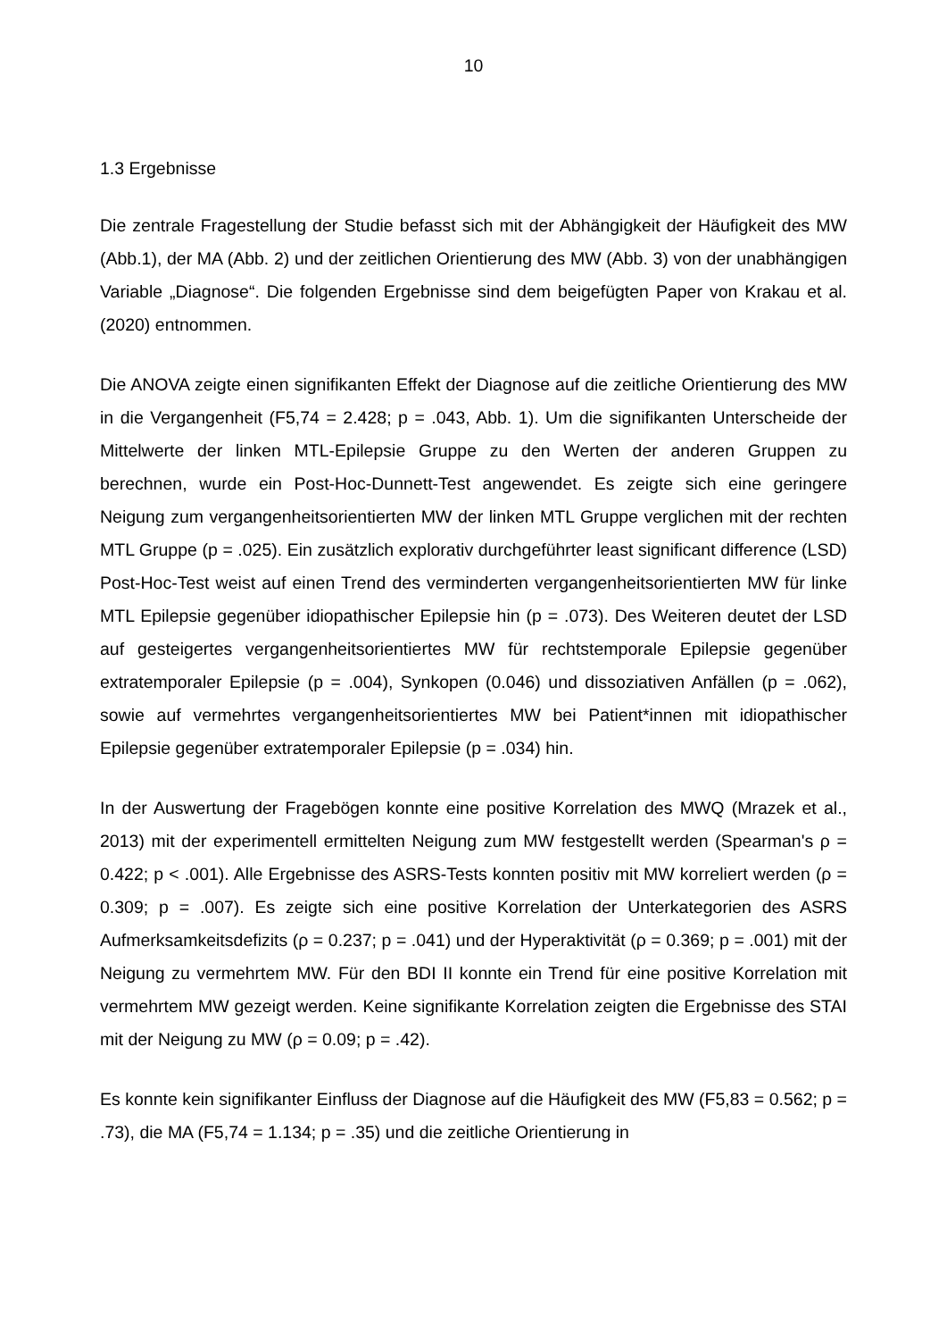10
1.3 Ergebnisse
Die zentrale Fragestellung der Studie befasst sich mit der Abhängigkeit der Häufigkeit des MW (Abb.1), der MA (Abb. 2) und der zeitlichen Orientierung des MW (Abb. 3) von der unabhängigen Variable „Diagnose“. Die folgenden Ergebnisse sind dem beigefügten Paper von Krakau et al. (2020) entnommen.
Die ANOVA zeigte einen signifikanten Effekt der Diagnose auf die zeitliche Orientierung des MW in die Vergangenheit (F5,74 = 2.428; p = .043, Abb. 1). Um die signifikanten Unterscheide der Mittelwerte der linken MTL-Epilepsie Gruppe zu den Werten der anderen Gruppen zu berechnen, wurde ein Post-Hoc-Dunnett-Test angewendet. Es zeigte sich eine geringere Neigung zum vergangenheitsorientierten MW der linken MTL Gruppe verglichen mit der rechten MTL Gruppe (p = .025). Ein zusätzlich explorativ durchgeführter least significant difference (LSD) Post-Hoc-Test weist auf einen Trend des verminderten vergangenheitsorientierten MW für linke MTL Epilepsie gegenüber idiopathischer Epilepsie hin (p = .073). Des Weiteren deutet der LSD auf gesteigertes vergangenheitsorientiertes MW für rechtstemporale Epilepsie gegenüber extratemporaler Epilepsie (p = .004), Synkopen (0.046) und dissoziativen Anfällen (p = .062), sowie auf vermehrtes vergangenheitsorientiertes MW bei Patient*innen mit idiopathischer Epilepsie gegenüber extratemporaler Epilepsie (p = .034) hin.
In der Auswertung der Fragebögen konnte eine positive Korrelation des MWQ (Mrazek et al., 2013) mit der experimentell ermittelten Neigung zum MW festgestellt werden (Spearman's ρ = 0.422; p < .001). Alle Ergebnisse des ASRS-Tests konnten positiv mit MW korreliert werden (ρ = 0.309; p = .007). Es zeigte sich eine positive Korrelation der Unterkategorien des ASRS Aufmerksamkeitsdefizits (ρ = 0.237; p = .041) und der Hyperaktivität (ρ = 0.369; p = .001) mit der Neigung zu vermehrtem MW. Für den BDI II konnte ein Trend für eine positive Korrelation mit vermehrtem MW gezeigt werden. Keine signifikante Korrelation zeigten die Ergebnisse des STAI mit der Neigung zu MW (ρ = 0.09; p = .42).
Es konnte kein signifikanter Einfluss der Diagnose auf die Häufigkeit des MW (F5,83 = 0.562; p = .73), die MA (F5,74 = 1.134; p = .35) und die zeitliche Orientierung in